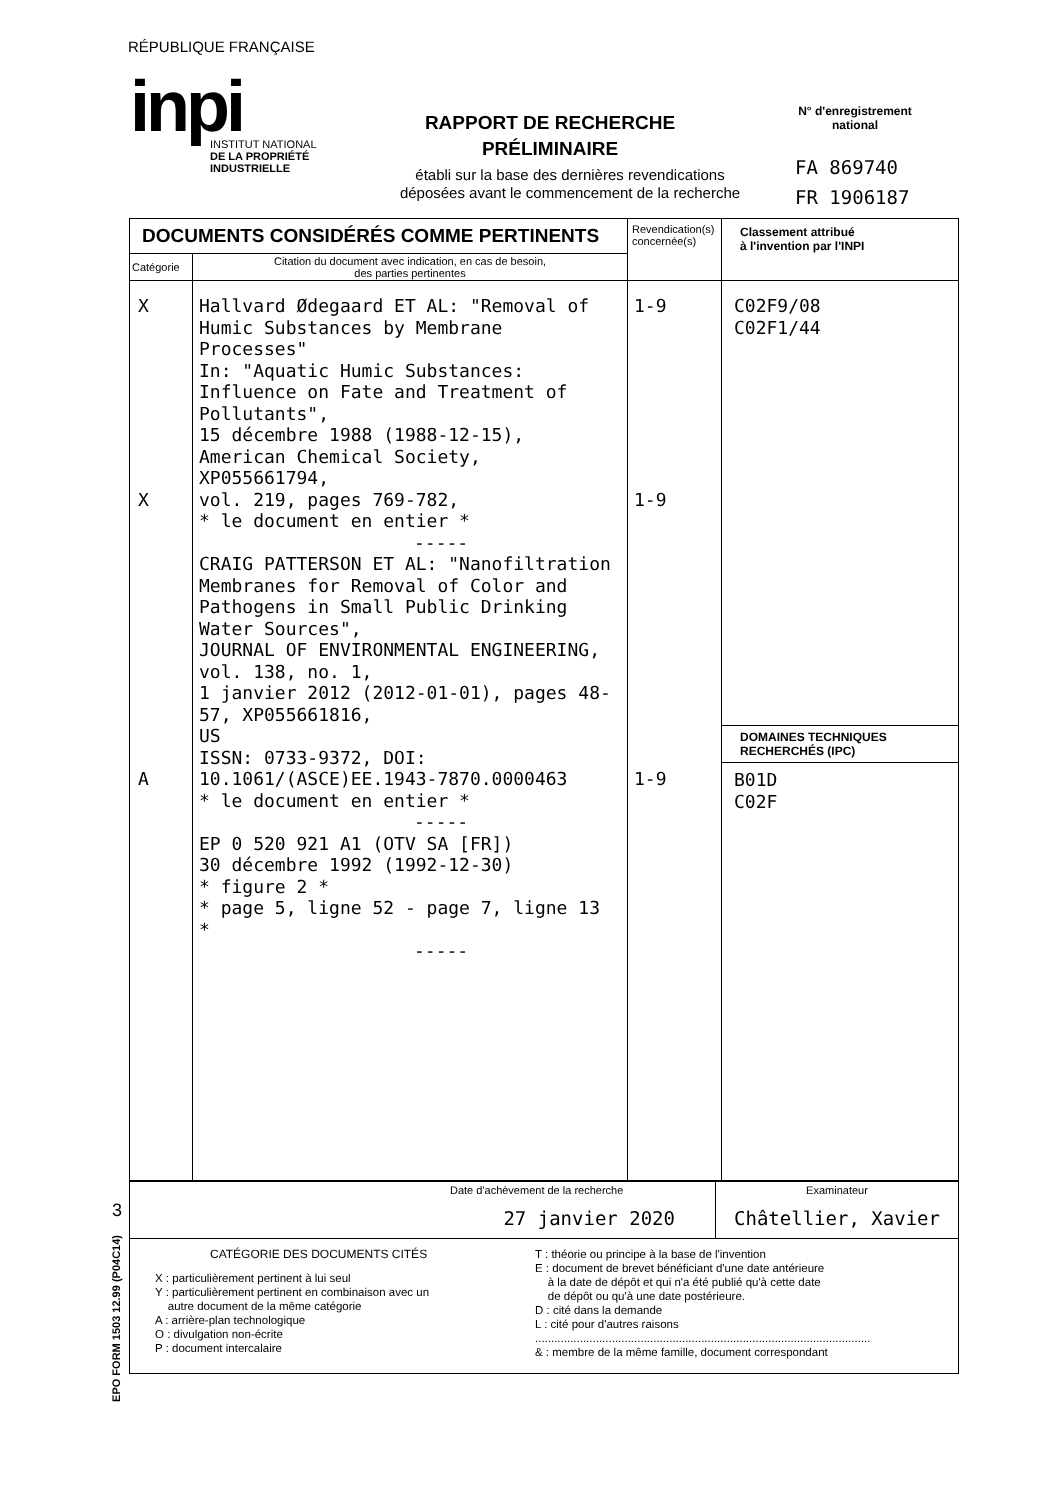RÉPUBLIQUE FRANÇAISE
inpi
INSTITUT NATIONAL
DE LA PROPRIÉTÉ
INDUSTRIELLE
RAPPORT DE RECHERCHE
PRÉLIMINAIRE
établi sur la base des dernières revendications
déposées avant le commencement de la recherche
N° d'enregistrement
national
FA 869740
FR 1906187
| DOCUMENTS CONSIDÉRÉS COMME PERTINENTS | | Revendication(s) concernée(s) | Classement attribué à l'invention par l'INPI |
| Catégorie | Citation du document avec indication, en cas de besoin, des parties pertinentes | | |
| X X A | Hallvard Ødegaard ET AL: "Removal of Humic Substances by Membrane Processes" In: "Aquatic Humic Substances: Influence on Fate and Treatment of Pollutants", 15 décembre 1988 (1988-12-15), American Chemical Society, XP055661794, vol. 219, pages 769-782, * le document en entier * ----- CRAIG PATTERSON ET AL: "Nanofiltration Membranes for Removal of Color and Pathogens in Small Public Drinking Water Sources", JOURNAL OF ENVIRONMENTAL ENGINEERING, vol. 138, no. 1, 1 janvier 2012 (2012-01-01), pages 48-57, XP055661816, US ISSN: 0733-9372, DOI: 10.1061/(ASCE)EE.1943-7870.0000463 * le document en entier * ----- EP 0 520 921 A1 (OTV SA [FR]) 30 décembre 1992 (1992-12-30) * figure 2 * * page 5, ligne 52 - page 7, ligne 13 * ----- | 1-9 1-9 1-9 | C02F9/08 C02F1/44 DOMAINES TECHNIQUES RECHERCHÉS (IPC) B01D C02F |
| Date d'achèvement de la recherche 27 janvier 2020 | Examinateur Châtellier, Xavier |
| CATÉGORIE DES DOCUMENTS CITÉS X : particulièrement pertinent à lui seul Y : particulièrement pertinent en combinaison avec un autre document de la même catégorie A : arrière-plan technologique O : divulgation non-écrite P : document intercalaire T : théorie ou principe à la base de l'invention E : document de brevet bénéficiant d'une date antérieure à la date de dépôt et qui n'a été publié qu'à cette date de dépôt ou qu'à une date postérieure. D : cité dans la demande L : cité pour d'autres raisons ......................................................................................................... & : membre de la même famille, document correspondant | |
3
EPO FORM 1503 12.99 (P04C14)